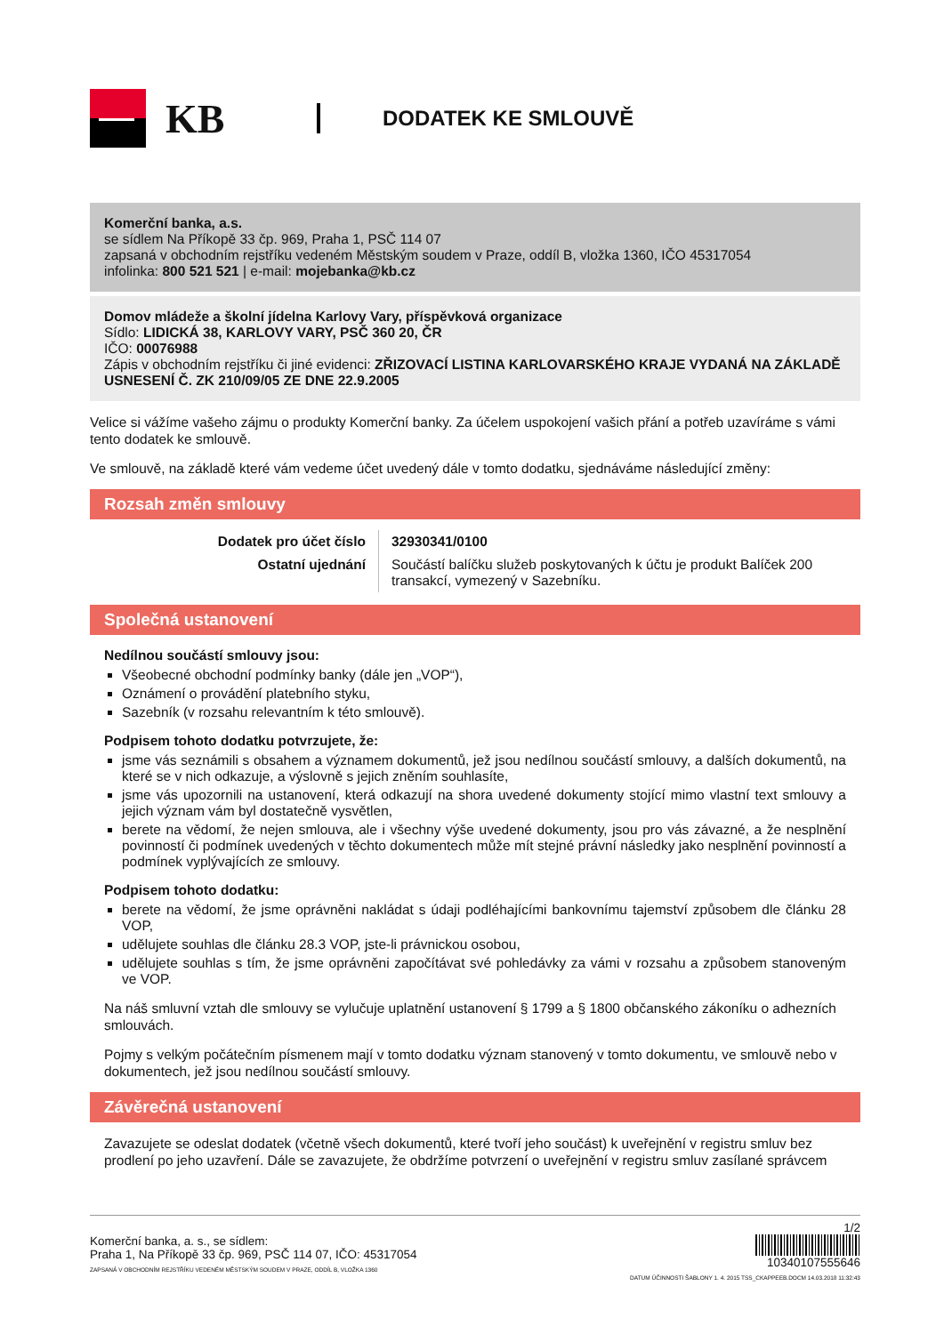KB
DODATEK KE SMLOUVĚ
Komerční banka, a.s.
se sídlem Na Příkopě 33 čp. 969, Praha 1, PSČ 114 07
zapsaná v obchodním rejstříku vedeném Městským soudem v Praze, oddíl B, vložka 1360, IČO 45317054
infolinka: 800 521 521 | e-mail: mojebanka@kb.cz
Domov mládeže a školní jídelna Karlovy Vary, příspěvková organizace
Sídlo: LIDICKÁ 38, KARLOVY VARY, PSČ 360 20, ČR
IČO: 00076988
Zápis v obchodním rejstříku či jiné evidenci: ZŘIZOVACÍ LISTINA KARLOVARSKÉHO KRAJE VYDANÁ NA ZÁKLADĚ USNESENÍ Č. ZK 210/09/05 ZE DNE 22.9.2005
Velice si vážíme vašeho zájmu o produkty Komerční banky. Za účelem uspokojení vašich přání a potřeb uzavíráme s vámi tento dodatek ke smlouvě.
Ve smlouvě, na základě které vám vedeme účet uvedený dále v tomto dodatku, sjednáváme následující změny:
Rozsah změn smlouvy
| Dodatek pro účet číslo | 32930341/0100 |
| Ostatní ujednání | Součástí balíčku služeb poskytovaných k účtu je produkt Balíček 200 transakcí, vymezený v Sazebníku. |
Společná ustanovení
Nedílnou součástí smlouvy jsou:
Všeobecné obchodní podmínky banky (dále jen „VOP“),
Oznámení o provádění platebního styku,
Sazebník (v rozsahu relevantním k této smlouvě).
Podpisem tohoto dodatku potvrzujete, že:
jsme vás seznámili s obsahem a významem dokumentů, jež jsou nedílnou součástí smlouvy, a dalších dokumentů, na které se v nich odkazuje, a výslovně s jejich zněním souhlasíte,
jsme vás upozornili na ustanovení, která odkazují na shora uvedené dokumenty stojící mimo vlastní text smlouvy a jejich význam vám byl dostatečně vysvětlen,
berete na vědomí, že nejen smlouva, ale i všechny výše uvedené dokumenty, jsou pro vás závazné, a že nesplnění povinností či podmínek uvedených v těchto dokumentech může mít stejné právní následky jako nesplnění povinností a podmínek vyplývajících ze smlouvy.
Podpisem tohoto dodatku:
berete na vědomí, že jsme oprávněni nakládat s údaji podléhajícími bankovnímu tajemství způsobem dle článku 28 VOP,
udělujete souhlas dle článku 28.3 VOP, jste-li právnickou osobou,
udělujete souhlas s tím, že jsme oprávněni započítávat své pohledávky za vámi v rozsahu a způsobem stanoveným ve VOP.
Na náš smluvní vztah dle smlouvy se vylučuje uplatnění ustanovení § 1799 a § 1800 občanského zákoníku o adhezních smlouvách.
Pojmy s velkým počátečním písmenem mají v tomto dodatku význam stanovený v tomto dokumentu, ve smlouvě nebo v dokumentech, jež jsou nedílnou součástí smlouvy.
Závěrečná ustanovení
Zavazujete se odeslat dodatek (včetně všech dokumentů, které tvoří jeho součást) k uveřejnění v registru smluv bez prodlení po jeho uzavření. Dále se zavazujete, že obdržíme potvrzení o uveřejnění v registru smluv zasílané správcem
Komerční banka, a. s., se sídlem:
Praha 1, Na Příkopě 33 čp. 969, PSČ 114 07, IČO: 45317054
ZAPSANÁ V OBCHODNÍM REJSTŘÍKU VEDENÉM MĚSTSKÝM SOUDEM V PRAZE, ODDÍL B, VLOŽKA 1360
1/2
10340107555646
DATUM ÚČINNOSTI ŠABLONY 1. 4. 2015 TSS_CKAPPEEB.DOCM 14.03.2018 11:32:43